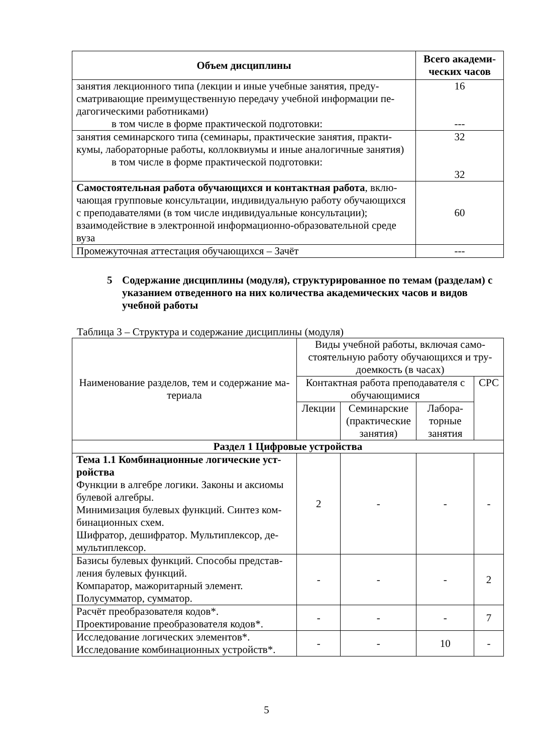| Объем дисциплины | Всего академи- ческих часов |
| --- | --- |
| занятия лекционного типа (лекции и иные учебные занятия, преду­сматривающие преимущественную передачу учебной информации пе­дагогическими работниками) в том числе в форме практической подготовки: | 16 --- |
| занятия семинарского типа (семинары, практические занятия, практи­кумы, лабораторные работы, коллоквиумы и иные аналогичные заня­тия) в том числе в форме практической подготовки: | 32 32 |
| Самостоятельная работа обучающихся и контактная работа , вклю­чающая групповые консультации, индивидуальную работу обучаю­щихся с преподавателями (в том числе индивидуальные консультации); взаимодействие в электронной информационно-образовательной среде вуза | 60 |
| Промежуточная аттестация обучающихся – Зачёт | --- |
5 Содержание дисциплины (модуля), структурированное по темам (разделам) с указанием отведенного на них количества академических часов и видов учебной работы
Таблица 3 – Структура и содержание дисциплины (модуля)
| Наименование разделов, тем и содержание ма­териала | Виды учебной работы, включая само­стоятельную работу обучающихся и тру­доемкость (в часах) | | | |
| | Контактная работа преподава­теля с обучающимися | | | СРС |
| | Лекции | Семинар­ские (практи­ческие занятия) | Лабора­торные занятия | |
| Раздел 1 Цифровые устройства | | | | |
| Тема 1.1 Комбинационные логические уст­ройства Функции в алгебре логики. Законы и аксиомы булевой алгебры. Минимизация булевых функций. Синтез ком­бинационных схем. Шифратор, дешифратор. Мультиплексор, де­мультиплексор. | 2 | - | - | - |
| Базисы булевых функций. Способы представ­ления булевых функций. Компаратор, мажоритарный элемент. Полусумматор, сумматор. | - | - | - | 2 |
| Расчёт преобразователя кодов*. Проектирование преобразователя кодов*. | - | - | - | 7 |
| Исследование логических элементов*. Исследование комбинационных устройств*. | - | - | 10 | - |
5